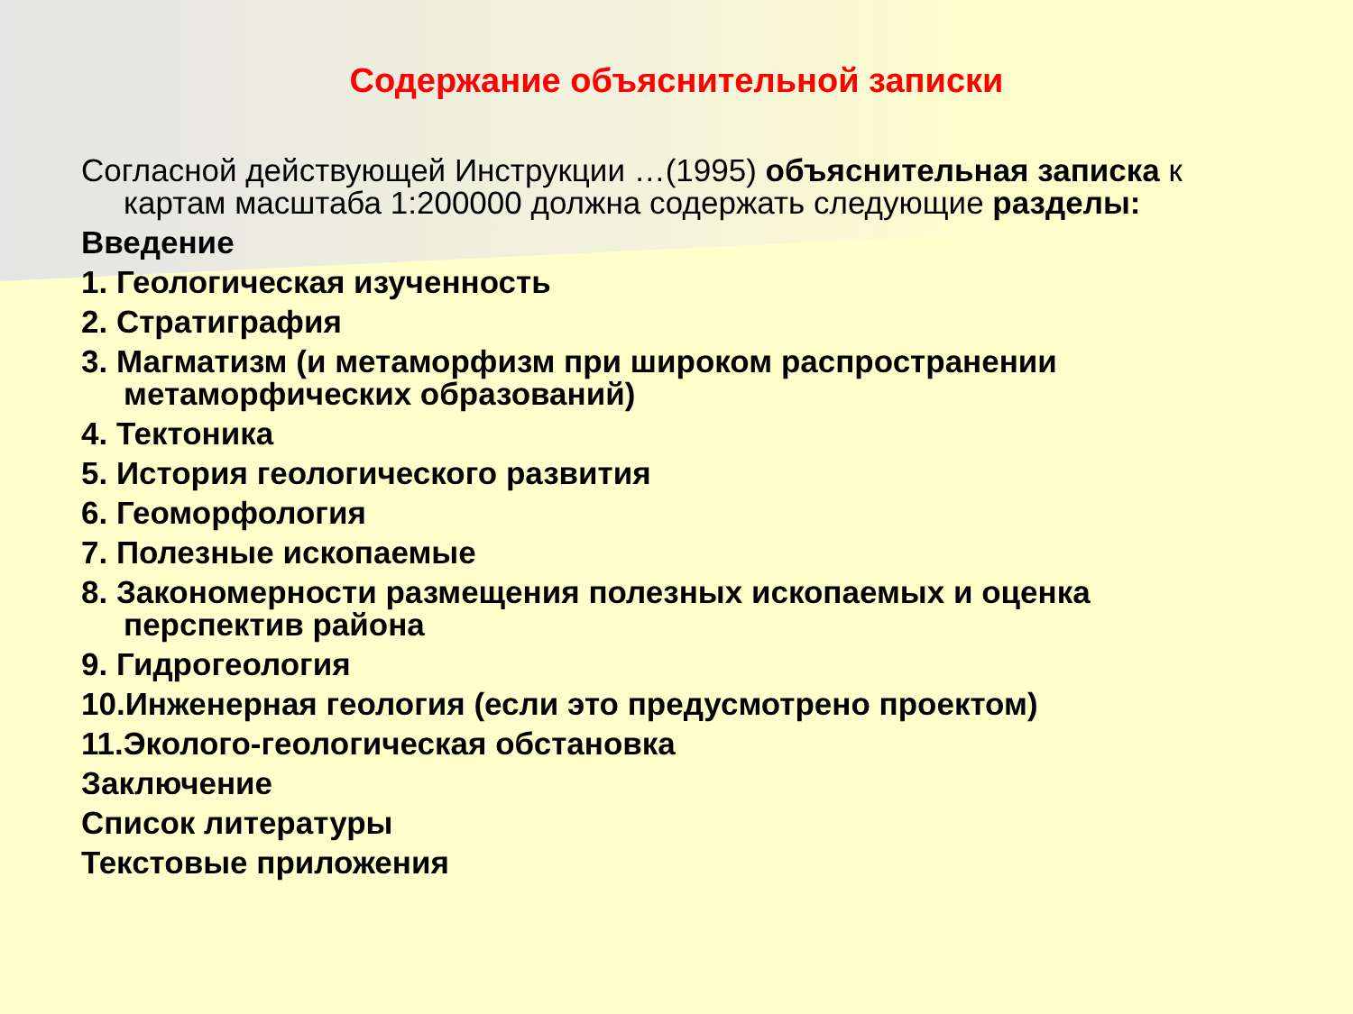Содержание объяснительной записки
Согласной действующей Инструкции …(1995) объяснительная записка к картам масштаба 1:200000 должна содержать следующие разделы:
Введение
1. Геологическая изученность
2. Стратиграфия
3. Магматизм (и метаморфизм при широком распространении метаморфических образований)
4. Тектоника
5. История геологического развития
6. Геоморфология
7. Полезные ископаемые
8. Закономерности размещения полезных ископаемых и оценка перспектив района
9. Гидрогеология
10.Инженерная геология (если это предусмотрено проектом)
11.Эколого-геологическая обстановка
Заключение
Список литературы
Текстовые приложения